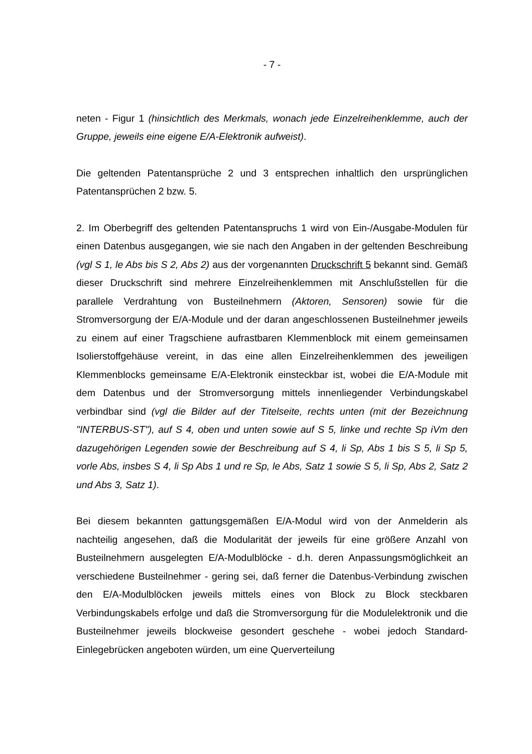- 7 -
neten - Figur 1 (hinsichtlich des Merkmals, wonach jede Einzelreihenklemme, auch der Gruppe, jeweils eine eigene E/A-Elektronik aufweist).
Die geltenden Patentansprüche 2 und 3 entsprechen inhaltlich den ursprünglichen Patentansprüchen 2 bzw. 5.
2. Im Oberbegriff des geltenden Patentanspruchs 1 wird von Ein-/Ausgabe-Modulen für einen Datenbus ausgegangen, wie sie nach den Angaben in der geltenden Beschreibung (vgl S 1, le Abs bis S 2, Abs 2) aus der vorgenannten Druckschrift 5 bekannt sind. Gemäß dieser Druckschrift sind mehrere Einzelreihenklemmen mit Anschlußstellen für die parallele Verdrahtung von Busteilnehmern (Aktoren, Sensoren) sowie für die Stromversorgung der E/A-Module und der daran angeschlossenen Busteilnehmer jeweils zu einem auf einer Tragschiene aufrastbaren Klemmenblock mit einem gemeinsamen Isolierstoffgehäuse vereint, in das eine allen Einzelreihenklemmen des jeweiligen Klemmenblocks gemeinsame E/A-Elektronik einsteckbar ist, wobei die E/A-Module mit dem Datenbus und der Stromversorgung mittels innenliegender Verbindungskabel verbindbar sind (vgl die Bilder auf der Titelseite, rechts unten (mit der Bezeichnung "INTERBUS-ST"), auf S 4, oben und unten sowie auf S 5, linke und rechte Sp iVm den dazugehörigen Legenden sowie der Beschreibung auf S 4, li Sp, Abs 1 bis S 5, li Sp 5, vorle Abs, insbes S 4, li Sp Abs 1 und re Sp, le Abs, Satz 1 sowie S 5, li Sp, Abs 2, Satz 2 und Abs 3, Satz 1).
Bei diesem bekannten gattungsgemäßen E/A-Modul wird von der Anmelderin als nachteilig angesehen, daß die Modularität der jeweils für eine größere Anzahl von Busteilnehmern ausgelegten E/A-Modulblöcke - d.h. deren Anpassungsmöglichkeit an verschiedene Busteilnehmer - gering sei, daß ferner die Datenbus-Verbindung zwischen den E/A-Modulblöcken jeweils mittels eines von Block zu Block steckbaren Verbindungskabels erfolge und daß die Stromversorgung für die Modulelektronik und die Busteilnehmer jeweils blockweise gesondert geschehe - wobei jedoch Standard-Einlegebrücken angeboten würden, um eine Querverteilung